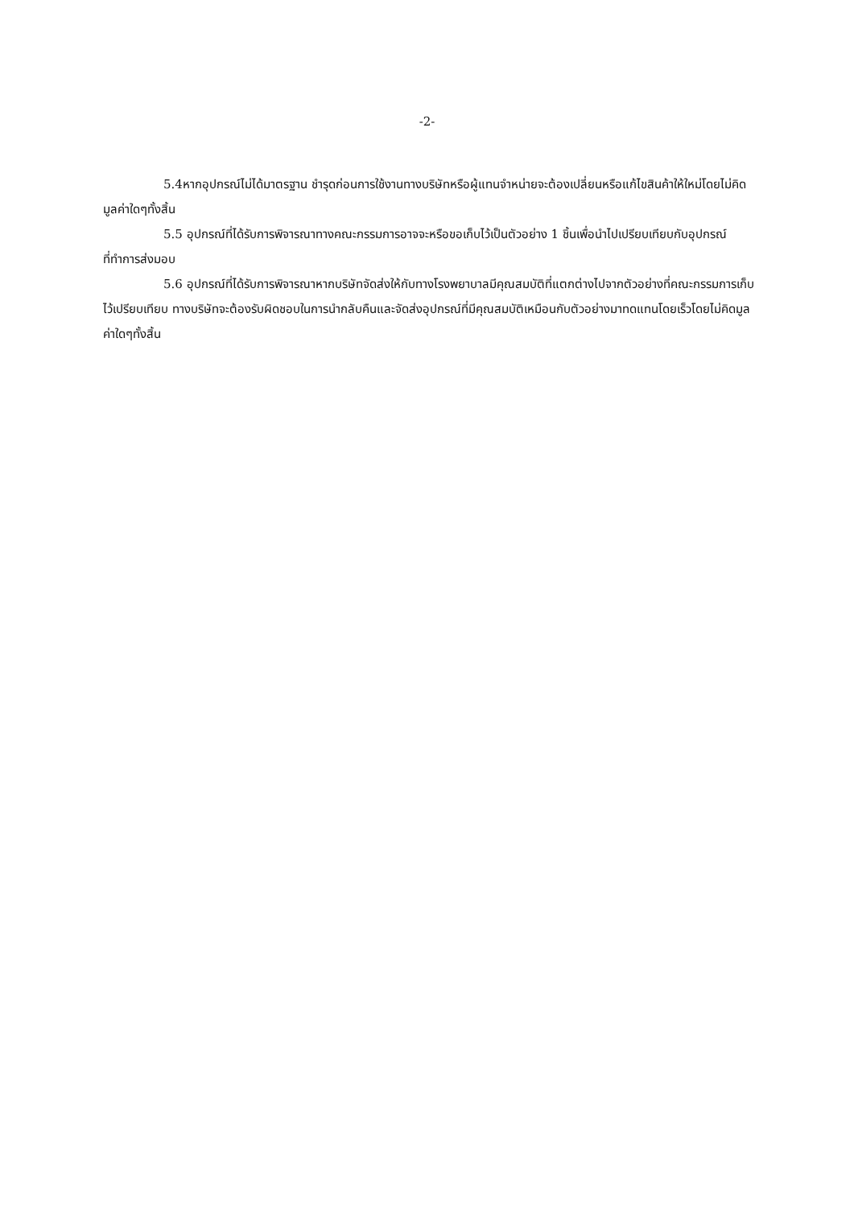-2-
5.4หากอุปกรณ์ไม่ได้มาตรฐาน ชำรุดก่อนการใช้งานทางบริษัทหรือผู้แทนจำหน่ายจะต้องเปลี่ยนหรือแก้ไขสินค้าให้ใหม่โดยไม่คิดมูลค่าใดๆทั้งสิ้น
5.5 อุปกรณ์ที่ได้รับการพิจารณาทางคณะกรรมการอาจจะหรือขอเก็บไว้เป็นตัวอย่าง 1 ชิ้นเพื่อนำไปเปรียบเทียบกับอุปกรณ์ที่ทำการส่งมอบ
5.6 อุปกรณ์ที่ได้รับการพิจารณาหากบริษัทจัดส่งให้กับทางโรงพยาบาลมีคุณสมบัติที่แตกต่างไปจากตัวอย่างที่คณะกรรมการเก็บไว้เปรียบเทียบ ทางบริษัทจะต้องรับผิดชอบในการนำกลับคืนและจัดส่งอุปกรณ์ที่มีคุณสมบัติเหมือนกับตัวอย่างมาทดแทนโดยเร็วโดยไม่คิดมูลค่าใดๆทั้งสิ้น